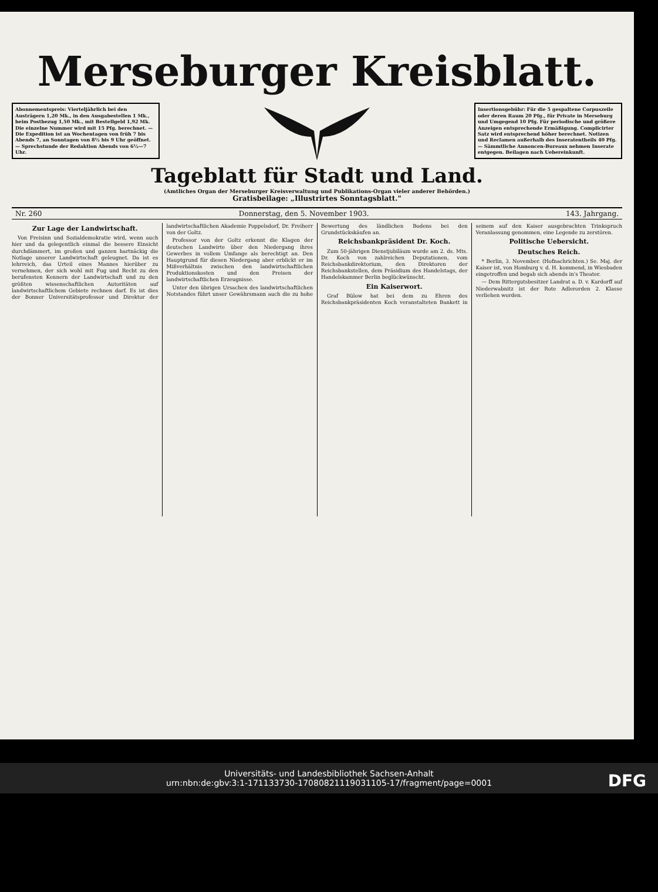Merseburger Kreisblatt.
Abonnementspreis: Vierteljährlich bei den Austrägern 1,20 Mk., in den Ausgabestellen 1 Mk., beim Postbezug 1,50 Mk., mit Bestellgeld 1,92 Mk. Die einzelne Nummer wird mit 15 Pfg. berechnet. — Die Expedition ist an Wochentagen von früh 7 bis Abends 7, an Sonntagen von 8½ bis 9 Uhr geöffnet. — Sprechstunde der Redaktion Abends von 6½—7 Uhr.
Insertionsgebühr: Für die 5 gespaltene Corpuszeile oder deren Raum 20 Pfg., für Private in Merseburg und Umgegend 10 Pfg. Für periodische und größere Anzeigen entsprechende Ermäßigung. Complicirter Satz wird entsprechend höher berechnet. Notizen und Reclamen außerhalb des Inseratentheils 40 Pfg. — Sämmtliche Annoncen-Bureaux nehmen Inserate entgegen. Beilagen nach Uebereinkunft.
Tageblatt für Stadt und Land.
(Amtliches Organ der Merseburger Kreisverwaltung und Publikations-Organ vieler anderer Behörden.)
Gratisbeilage: „Illustrirtes Sonntagsblatt."
Nr. 260 Donnerstag, den 5. November 1903. 143. Jahrgang.
Zur Lage der Landwirtschaft.
Von Freisinn und Sozialdemokratie wird, wenn auch hier und da gelegentlich einmal die bessere Einsicht durchdämmert, im großen und ganzen hartnäckig die Notlage unserer Landwirtschaft geleugnet. Da ist es lehrreich, das Urteil eines Mannes hierüber zu vernehmen, der sich wohl mit Fug und Recht zu den berufensten Kennern der Landwirtschaft und zu den größten wissenschaftlichen Autoritäten auf landwirtschaftlichem Gebiete rechnen darf. Es ist dies der Bonner Universitätsprofessor und Direktor der landwirtschaftlichen Akademie Poppelsdorf, Dr. Freiherr von der Goltz.
Professor von der Goltz erkennt die Klagen der deutschen Landwirte über den Niedergang ihres Gewerbes in vollem Umfange als berechtigt an. Den Hauptgrund für diesen Niedergang aber erblickt er im Mißverhältnis zwischen den landwirtschaftlichen Produktionskosten und den Preisen der landwirtschaftlichen Erzeugnisse.
Unter den übrigen Ursachen des landwirtschaftlichen Notstandes führt unser Gewährsmann auch die zu hohe Bewertung des ländlichen Bodens bei den Grundstückskäufen an.
Reichsbankpräsident Dr. Koch.
Zum 50-jährigen Dienstjubiläum wurde am 2. ds. Mts. Dr. Koch von zahlreichen Deputationen, vom Reichsbankdirektorium, den Direktoren der Reichsbankstellen, dem Präsidium des Handelstags, der Handelskammer Berlin beglückwünscht.
Ein Kaiserwort.
Graf Bülow hat bei dem zu Ehren des Reichsbankpräsidenten Koch veranstalteten Bankett in seinem auf den Kaiser ausgebrachten Trinkspruch Veranlassung genommen, eine Legende zu zerstören.
Politische Uebersicht.
Deutsches Reich.
* Berlin, 3. November. (Hofnachrichten.) Se. Maj. der Kaiser ist, von Homburg v. d. H. kommend, in Wiesbaden eingetroffen und begab sich abends in's Theater.
— Dem Rittergutsbesitzer Landrat a. D. v. Kardorff auf Niederwabnitz ist der Rote Adlerorden 2. Klasse verliehen worden.
Universitäts- und Landesbibliothek Sachsen-Anhalt
urn:nbn:de:gbv:3:1-171133730-17080821119031105-17/fragment/page=0001
DFG